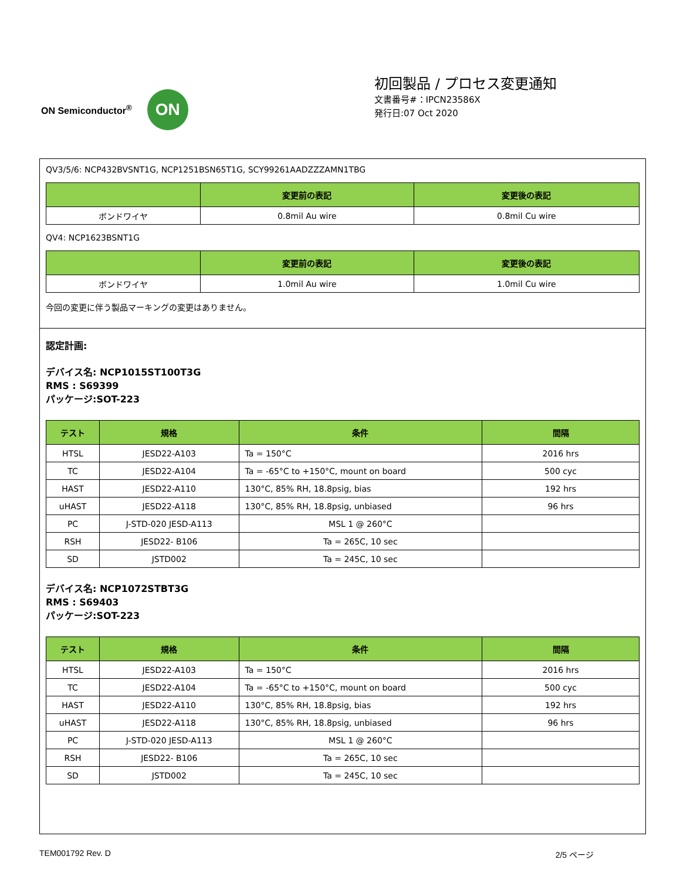ON Semiconductor<sup>®</sup>
ON
初回製品 / プロセス変更通知
文書番号#：IPCN23586X
発行日:07 Oct 2020
QV3/5/6: NCP432BVSNT1G, NCP1251BSN65T1G, SCY99261AADZZZAMN1TBG
| | 変更前の表記 | 変更後の表記 |
| --- | --- | --- |
| ボンドワイヤ | 0.8mil Au wire | 0.8mil Cu wire |
QV4: NCP1623BSNT1G
| | 変更前の表記 | 変更後の表記 |
| --- | --- | --- |
| ボンドワイヤ | 1.0mil Au wire | 1.0mil Cu wire |
今回の変更に伴う製品マーキングの変更はありません。
認定計画:
デバイス名: NCP1015ST100T3G
RMS : S69399
パッケージ:SOT-223
| テスト | 規格 | 条件 | 間隔 |
| --- | --- | --- | --- |
| HTSL | JESD22-A103 | Ta = 150°C | 2016 hrs |
| TC | JESD22-A104 | Ta = -65°C to +150°C, mount on board | 500 cyc |
| HAST | JESD22-A110 | 130°C, 85% RH, 18.8psig, bias | 192 hrs |
| uHAST | JESD22-A118 | 130°C, 85% RH, 18.8psig, unbiased | 96 hrs |
| PC | J-STD-020 JESD-A113 | MSL 1 @ 260°C | |
| RSH | JESD22- B106 | Ta = 265C, 10 sec | |
| SD | JSTD002 | Ta = 245C, 10 sec | |
デバイス名: NCP1072STBT3G
RMS : S69403
パッケージ:SOT-223
| テスト | 規格 | 条件 | 間隔 |
| --- | --- | --- | --- |
| HTSL | JESD22-A103 | Ta = 150°C | 2016 hrs |
| TC | JESD22-A104 | Ta = -65°C to +150°C, mount on board | 500 cyc |
| HAST | JESD22-A110 | 130°C, 85% RH, 18.8psig, bias | 192 hrs |
| uHAST | JESD22-A118 | 130°C, 85% RH, 18.8psig, unbiased | 96 hrs |
| PC | J-STD-020 JESD-A113 | MSL 1 @ 260°C | |
| RSH | JESD22- B106 | Ta = 265C, 10 sec | |
| SD | JSTD002 | Ta = 245C, 10 sec | |
TEM001792 Rev. D 2/5 ページ